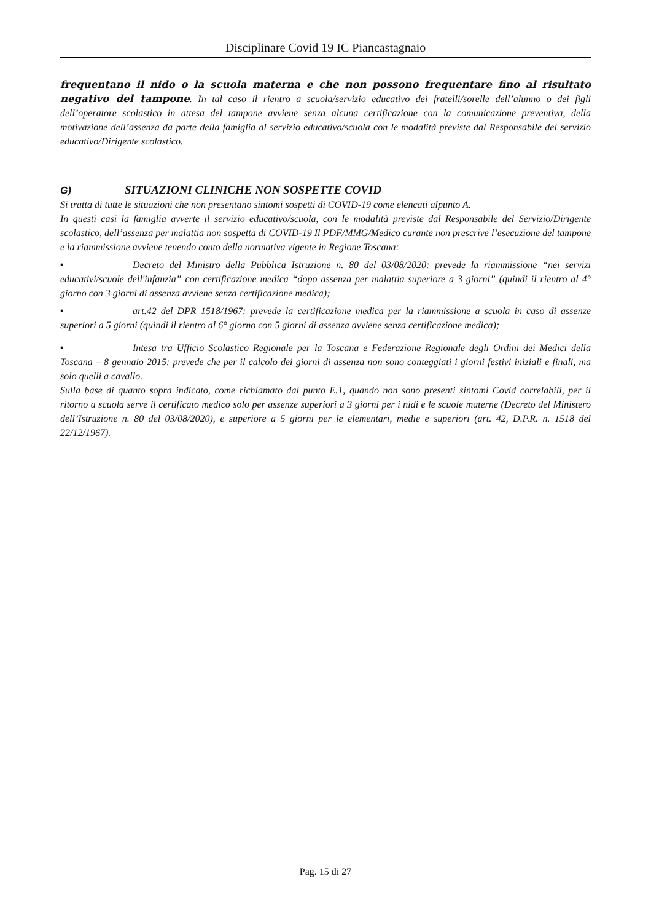Disciplinare Covid 19 IC Piancastagnaio
frequentano il nido o la scuola materna e che non possono frequentare fino al risultato negativo del tampone. In tal caso il rientro a scuola/servizio educativo dei fratelli/sorelle dell’alunno o dei figli dell’operatore scolastico in attesa del tampone avviene senza alcuna certificazione con la comunicazione preventiva, della motivazione dell’assenza da parte della famiglia al servizio educativo/scuola con le modalità previste dal Responsabile del servizio educativo/Dirigente scolastico.
G) SITUAZIONI CLINICHE NON SOSPETTE COVID
Si tratta di tutte le situazioni che non presentano sintomi sospetti di COVID-19 come elencati alpunto A.
In questi casi la famiglia avverte il servizio educativo/scuola, con le modalità previste dal Responsabile del Servizio/Dirigente scolastico, dell’assenza per malattia non sospetta di COVID-19 Il PDF/MMG/Medico curante non prescrive l’esecuzione del tampone e la riammissione avviene tenendo conto della normativa vigente in Regione Toscana:
• Decreto del Ministro della Pubblica Istruzione n. 80 del 03/08/2020: prevede la riammissione “nei servizi educativi/scuole dell'infanzia” con certificazione medica “dopo assenza per malattia superiore a 3 giorni” (quindi il rientro al 4° giorno con 3 giorni di assenza avviene senza certificazione medica);
• art.42 del DPR 1518/1967: prevede la certificazione medica per la riammissione a scuola in caso di assenze superiori a 5 giorni (quindi il rientro al 6° giorno con 5 giorni di assenza avviene senza certificazione medica);
• Intesa tra Ufficio Scolastico Regionale per la Toscana e Federazione Regionale degli Ordini dei Medici della Toscana – 8 gennaio 2015: prevede che per il calcolo dei giorni di assenza non sono conteggiati i giorni festivi iniziali e finali, ma solo quelli a cavallo.
Sulla base di quanto sopra indicato, come richiamato dal punto E.1, quando non sono presenti sintomi Covid correlabili, per il ritorno a scuola serve il certificato medico solo per assenze superiori a 3 giorni per i nidi e le scuole materne (Decreto del Ministero dell’Istruzione n. 80 del 03/08/2020), e superiore a 5 giorni per le elementari, medie e superiori (art. 42, D.P.R. n. 1518 del 22/12/1967).
Pag. 15 di 27